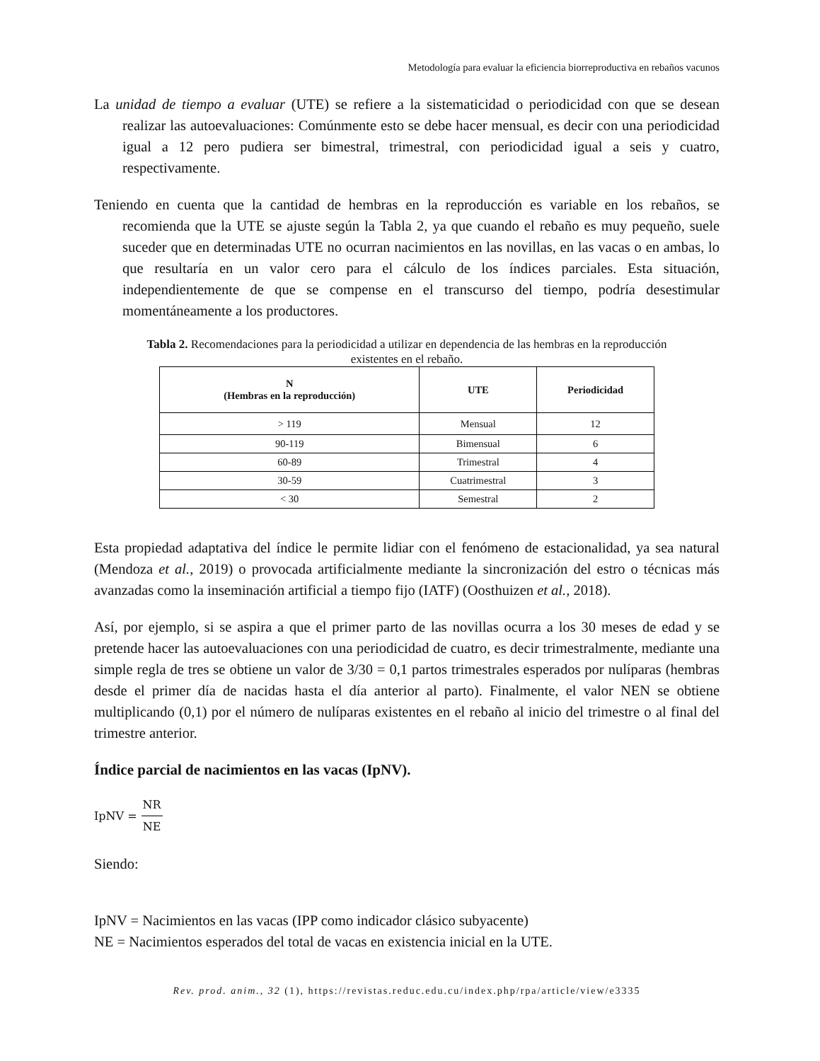Metodología para evaluar la eficiencia biorreproductiva en rebaños vacunos
La unidad de tiempo a evaluar (UTE) se refiere a la sistematicidad o periodicidad con que se desean realizar las autoevaluaciones: Comúnmente esto se debe hacer mensual, es decir con una periodicidad igual a 12 pero pudiera ser bimestral, trimestral, con periodicidad igual a seis y cuatro, respectivamente.
Teniendo en cuenta que la cantidad de hembras en la reproducción es variable en los rebaños, se recomienda que la UTE se ajuste según la Tabla 2, ya que cuando el rebaño es muy pequeño, suele suceder que en determinadas UTE no ocurran nacimientos en las novillas, en las vacas o en ambas, lo que resultaría en un valor cero para el cálculo de los índices parciales. Esta situación, independientemente de que se compense en el transcurso del tiempo, podría desestimular momentáneamente a los productores.
Tabla 2. Recomendaciones para la periodicidad a utilizar en dependencia de las hembras en la reproducción existentes en el rebaño.
| N (Hembras en la reproducción) | UTE | Periodicidad |
| --- | --- | --- |
| > 119 | Mensual | 12 |
| 90-119 | Bimensual | 6 |
| 60-89 | Trimestral | 4 |
| 30-59 | Cuatrimestral | 3 |
| < 30 | Semestral | 2 |
Esta propiedad adaptativa del índice le permite lidiar con el fenómeno de estacionalidad, ya sea natural (Mendoza et al., 2019) o provocada artificialmente mediante la sincronización del estro o técnicas más avanzadas como la inseminación artificial a tiempo fijo (IATF) (Oosthuizen et al., 2018).
Así, por ejemplo, si se aspira a que el primer parto de las novillas ocurra a los 30 meses de edad y se pretende hacer las autoevaluaciones con una periodicidad de cuatro, es decir trimestralmente, mediante una simple regla de tres se obtiene un valor de 3/30 = 0,1 partos trimestrales esperados por nulíparas (hembras desde el primer día de nacidas hasta el día anterior al parto). Finalmente, el valor NEN se obtiene multiplicando (0,1) por el número de nulíparas existentes en el rebaño al inicio del trimestre o al final del trimestre anterior.
Índice parcial de nacimientos en las vacas (IpNV).
IpNV = NR NE
Siendo:
IpNV = Nacimientos en las vacas (IPP como indicador clásico subyacente)
NE = Nacimientos esperados del total de vacas en existencia inicial en la UTE.
Rev. prod. anim., 32 (1), https://revistas.reduc.edu.cu/index.php/rpa/article/view/e3335